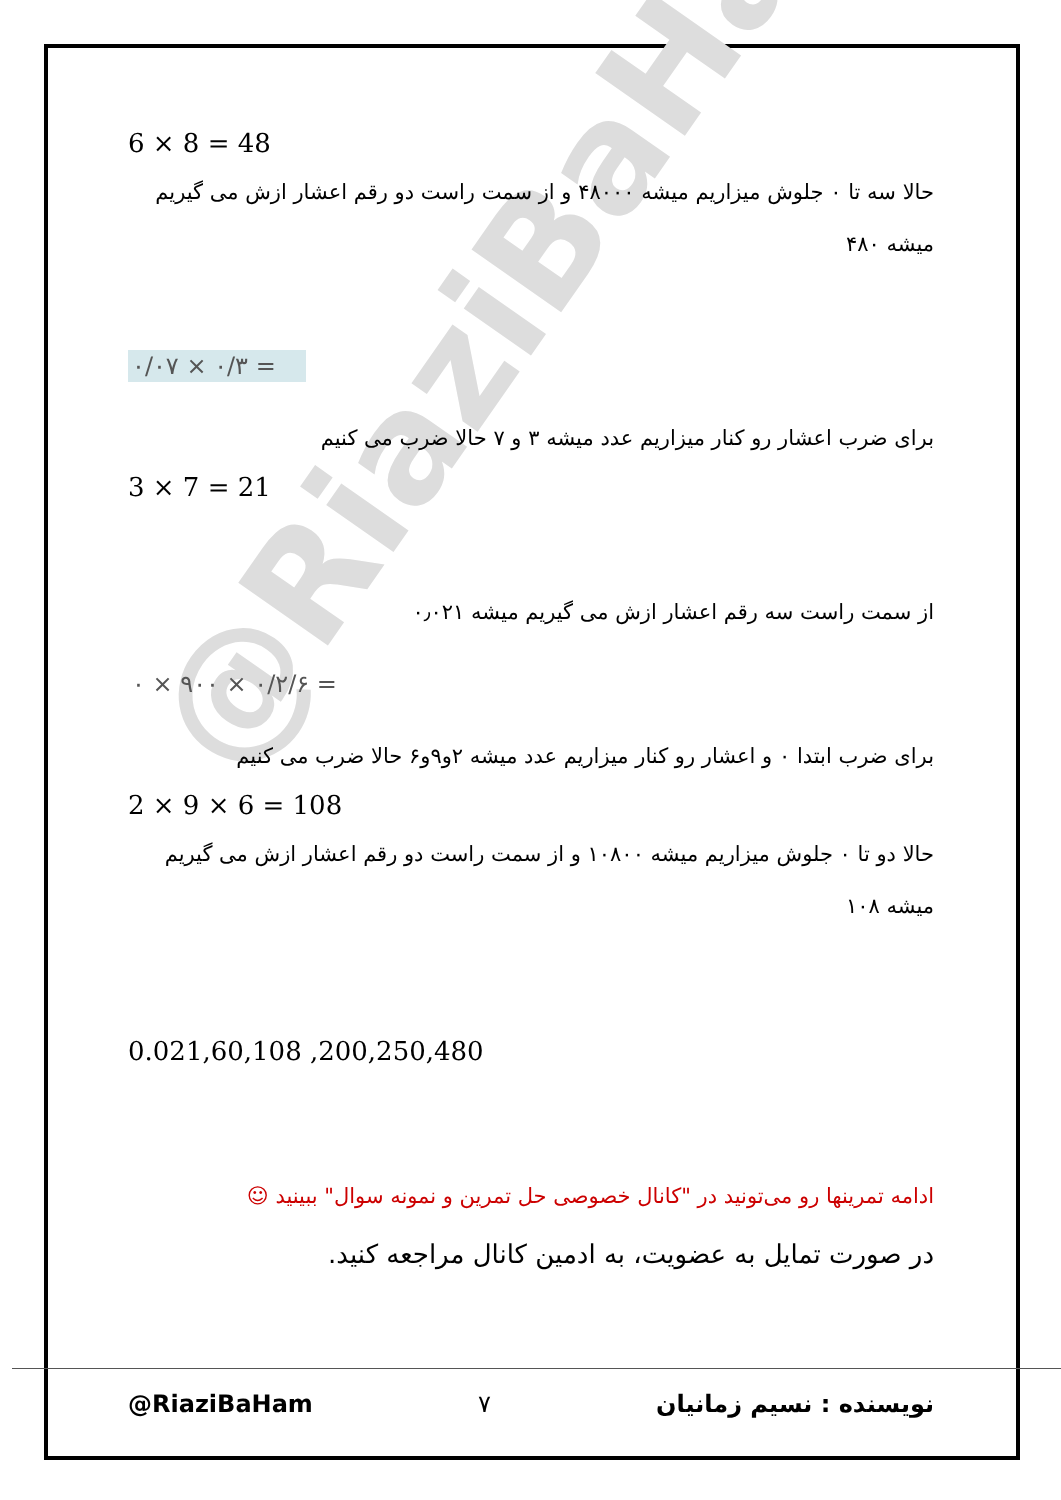@RiaziBaHam
6 × 8 = 48
حالا سه تا ٠ جلوش میزاریم میشه ۴۸٠٠٠ و از سمت راست دو رقم اعشار ازش می گیریم میشه ۴۸٠
٠/٣ × ٠/٠٧ =
برای ضرب اعشار رو کنار میزاریم عدد میشه ٣ و ٧ حالا ضرب می کنیم
3 × 7 = 21
از سمت راست سه رقم اعشار ازش می گیریم میشه ٠٫٠٢١
٠/٢ × ٩٠٠ × ٠/۶ =
برای ضرب ابتدا ٠ و اعشار رو کنار میزاریم عدد میشه ٢و٩و۶ حالا ضرب می کنیم
2 × 9 × 6 = 108
حالا دو تا ٠ جلوش میزاریم میشه ١٠٨٠٠ و از سمت راست دو رقم اعشار ازش می گیریم میشه ١٠٨
0.021,60,108 ,200,250,480
ادامه تمرینها رو می‌تونید در "کانال خصوصی حل تمرین و نمونه سوال" ببینید ☺
در صورت تمایل به عضویت، به ادمین کانال مراجعه کنید.
@RiaziBaHam ٧ نویسنده : نسیم زمانیان